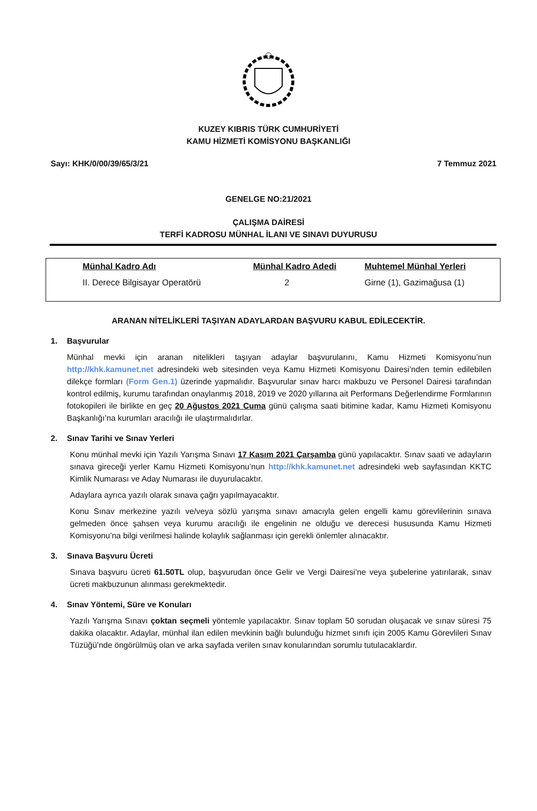KUZEY KIBRIS TÜRK CUMHURİYETİ
KAMU HİZMETİ KOMİSYONU BAŞKANLIĞI
Sayı: KHK/0/00/39/65/3/21 7 Temmuz 2021
GENELGE NO:21/2021
ÇALIŞMA DAİRESİ
TERFİ KADROSU MÜNHAL İLANI VE SINAVI DUYURUSU
| Münhal Kadro Adı | Münhal Kadro Adedi | Muhtemel Münhal Yerleri |
| --- | --- | --- |
| II. Derece Bilgisayar Operatörü | 2 | Girne (1), Gazimağusa (1) |
ARANAN NİTELİKLERİ TAŞIYAN ADAYLARDAN BAŞVURU KABUL EDİLECEKTİR.
1. Başvurular
Münhal mevki için aranan nitelikleri taşıyan adaylar başvurularını, Kamu Hizmeti Komisyonu’nun http://khk.kamunet.net adresindeki web sitesinden veya Kamu Hizmeti Komisyonu Dairesi’nden temin edilebilen dilekçe formları (Form Gen.1) üzerinde yapmalıdır. Başvurular sınav harcı makbuzu ve Personel Dairesi tarafından kontrol edilmiş, kurumu tarafından onaylanmış 2018, 2019 ve 2020 yıllarına ait Performans Değerlendirme Formlarının fotokopileri ile birlikte en geç 20 Ağustos 2021 Cuma günü çalışma saati bitimine kadar, Kamu Hizmeti Komisyonu Başkanlığı’na kurumları aracılığı ile ulaştırmalıdırlar.
2. Sınav Tarihi ve Sınav Yerleri
Konu münhal mevki için Yazılı Yarışma Sınavı 17 Kasım 2021 Çarşamba günü yapılacaktır. Sınav saati ve adayların sınava gireceği yerler Kamu Hizmeti Komisyonu’nun http://khk.kamunet.net adresindeki web sayfasından KKTC Kimlik Numarası ve Aday Numarası ile duyurulacaktır.
Adaylara ayrıca yazılı olarak sınava çağrı yapılmayacaktır.
Konu Sınav merkezine yazılı ve/veya sözlü yarışma sınavı amacıyla gelen engelli kamu görevlilerinin sınava gelmeden önce şahsen veya kurumu aracılığı ile engelinin ne olduğu ve derecesi hususunda Kamu Hizmeti Komisyonu’na bilgi verilmesi halinde kolaylık sağlanması için gerekli önlemler alınacaktır.
3. Sınava Başvuru Ücreti
Sınava başvuru ücreti 61.50TL olup, başvurudan önce Gelir ve Vergi Dairesi’ne veya şubelerine yatırılarak, sınav ücreti makbuzunun alınması gerekmektedir.
4. Sınav Yöntemi, Süre ve Konuları
Yazılı Yarışma Sınavı çoktan seçmeli yöntemle yapılacaktır. Sınav toplam 50 sorudan oluşacak ve sınav süresi 75 dakika olacaktır. Adaylar, münhal ilan edilen mevkinin bağlı bulunduğu hizmet sınıfı için 2005 Kamu Görevlileri Sınav Tüzüğü’nde öngörülmüş olan ve arka sayfada verilen sınav konularından sorumlu tutulacaklardır.